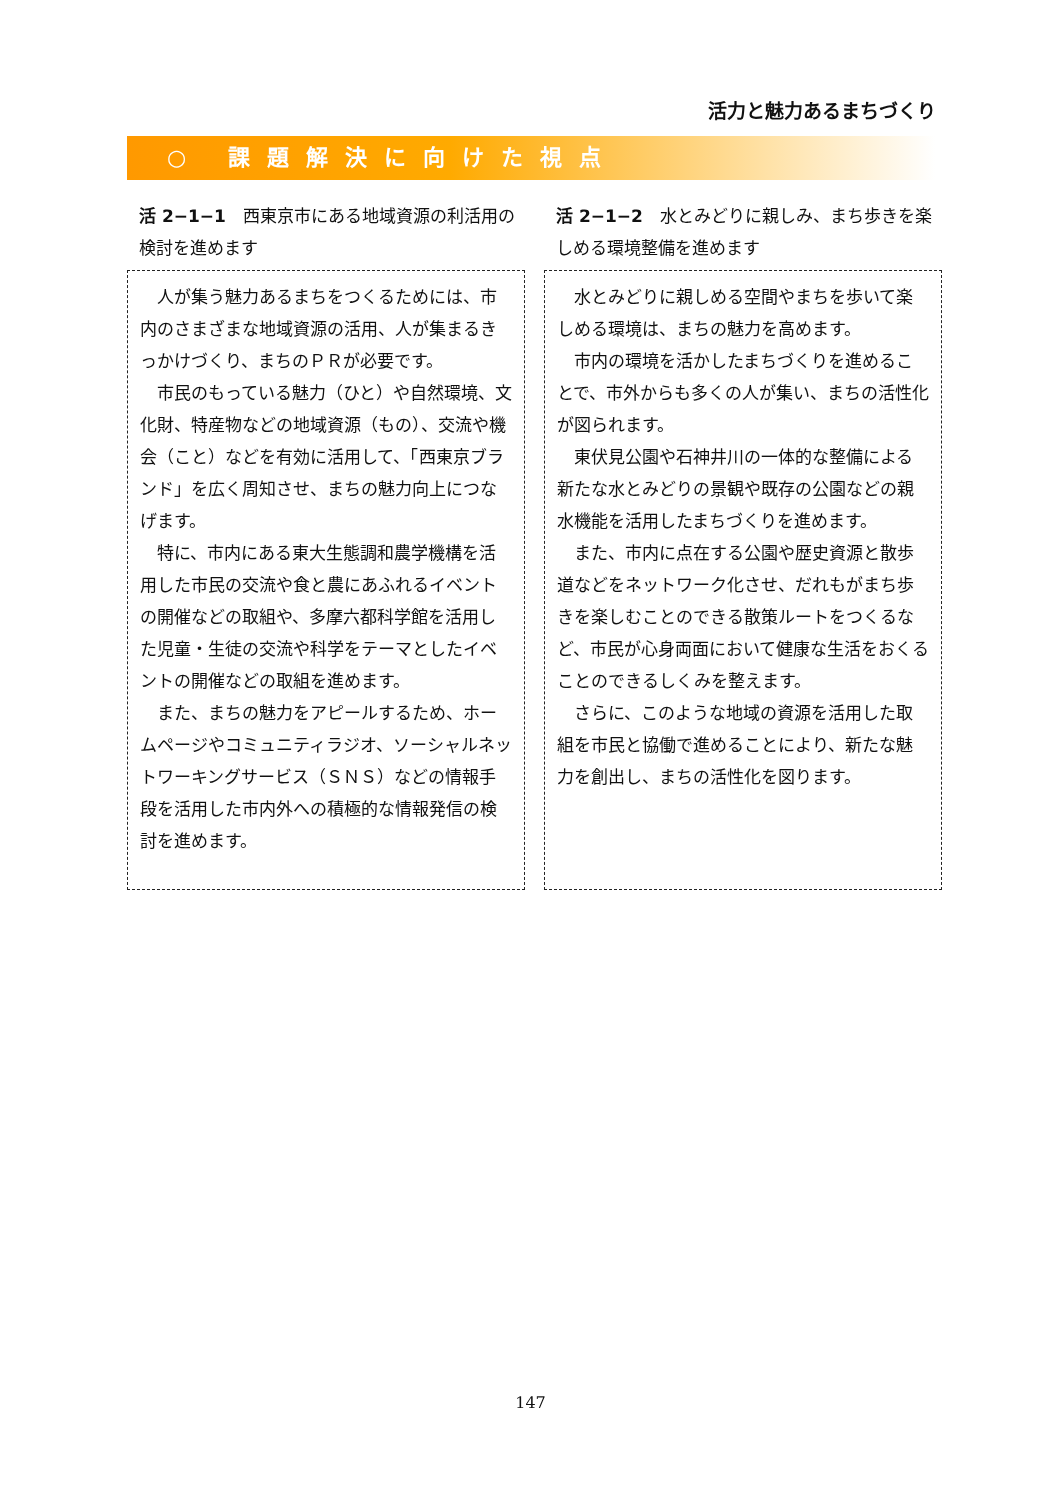活力と魅力あるまちづくり
○ 課題解決に向けた視点
活 2−1−1　西東京市にある地域資源の利活用の検討を進めます
人が集う魅力あるまちをつくるためには、市内のさまざまな地域資源の活用、人が集まるきっかけづくり、まちのＰＲが必要です。
市民のもっている魅力（ひと）や自然環境、文化財、特産物などの地域資源（もの）、交流や機会（こと）などを有効に活用して、「西東京ブランド」を広く周知させ、まちの魅力向上につなげます。
特に、市内にある東大生態調和農学機構を活用した市民の交流や食と農にあふれるイベントの開催などの取組や、多摩六都科学館を活用した児童・生徒の交流や科学をテーマとしたイベントの開催などの取組を進めます。
また、まちの魅力をアピールするため、ホームページやコミュニティラジオ、ソーシャルネットワーキングサービス（ＳＮＳ）などの情報手段を活用した市内外への積極的な情報発信の検討を進めます。
活 2−1−2　水とみどりに親しみ、まち歩きを楽しめる環境整備を進めます
水とみどりに親しめる空間やまちを歩いて楽しめる環境は、まちの魅力を高めます。
市内の環境を活かしたまちづくりを進めることで、市外からも多くの人が集い、まちの活性化が図られます。
東伏見公園や石神井川の一体的な整備による新たな水とみどりの景観や既存の公園などの親水機能を活用したまちづくりを進めます。
また、市内に点在する公園や歴史資源と散歩道などをネットワーク化させ、だれもがまち歩きを楽しむことのできる散策ルートをつくるなど、市民が心身両面において健康な生活をおくることのできるしくみを整えます。
さらに、このような地域の資源を活用した取組を市民と協働で進めることにより、新たな魅力を創出し、まちの活性化を図ります。
147